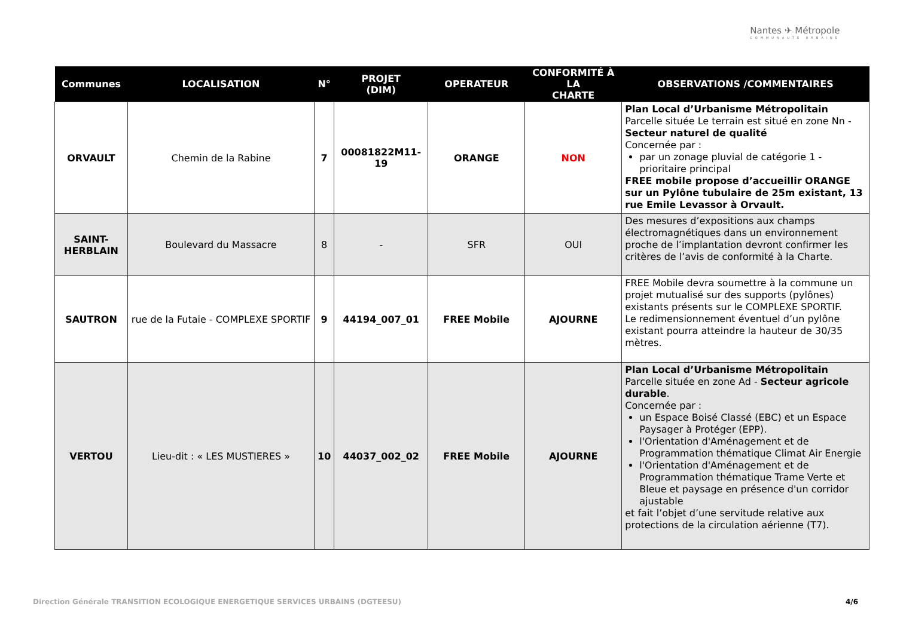Nantes ✈ Métropole
COMMUNAUTÉ URBAINE
| Communes | LOCALISATION | N° | PROJET (DIM) | OPERATEUR | CONFORMITÉ À LA CHARTE | OBSERVATIONS /COMMENTAIRES |
| --- | --- | --- | --- | --- | --- | --- |
| ORVAULT | Chemin de la Rabine | 7 | 00081822M11-19 | ORANGE | NON | Plan Local d’Urbanisme Métropolitain Parcelle située Le terrain est situé en zone Nn - Secteur naturel de qualité Concernée par : par un zonage pluvial de catégorie 1 - prioritaire principal FREE mobile propose d’accueillir ORANGE sur un Pylône tubulaire de 25m existant, 13 rue Emile Levassor à Orvault. |
| SAINT- HERBLAIN | Boulevard du Massacre | 8 | - | SFR | OUI | Des mesures d’expositions aux champs électromagnétiques dans un environnement proche de l’implantation devront confirmer les critères de l’avis de conformité à la Charte. |
| SAUTRON | rue de la Futaie - COMPLEXE SPORTIF | 9 | 44194_007_01 | FREE Mobile | AJOURNE | FREE Mobile devra soumettre à la commune un projet mutualisé sur des supports (pylônes) existants présents sur le COMPLEXE SPORTIF. Le redimensionnement éventuel d’un pylône existant pourra atteindre la hauteur de 30/35 mètres. |
| VERTOU | Lieu-dit : « LES MUSTIERES » | 10 | 44037_002_02 | FREE Mobile | AJOURNE | Plan Local d’Urbanisme Métropolitain Parcelle située en zone Ad - Secteur agricole durable . Concernée par : un Espace Boisé Classé (EBC) et un Espace Paysager à Protéger (EPP). l'Orientation d'Aménagement et de Programmation thématique Climat Air Energie l'Orientation d'Aménagement et de Programmation thématique Trame Verte et Bleue et paysage en présence d'un corridor ajustable et fait l’objet d’une servitude relative aux protections de la circulation aérienne (T7). |
Direction Générale TRANSITION ECOLOGIQUE ENERGETIQUE SERVICES URBAINS (DGTEESU)
4/6